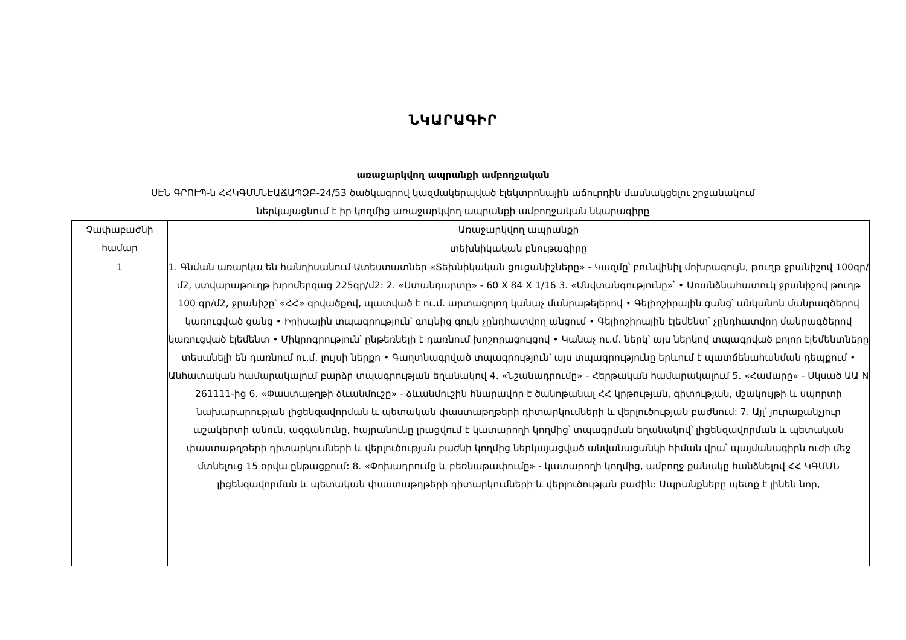ՆԿԱՐԱԳԻՐ
առաջարկվող ապրանքի ամբողջական
ՍԷՆ ԳՐՈՒՊ-ն ՀՀԿԳՄՍՆԷԱՃԱՊՁԲ-24/53 ծածկագրով կազմակերպված էլեկտրոնային աճուրդին մասնակցելու շրջանակում
ներկայացնում է իր կողմից առաջարկվող ապրանքի ամբողջական նկարագիրը
| Չափաբաժնի համար | Առաջարկվող ապրանքի |
| | տեխնիկական բնութագիրը |
| 1 | 1. Գնման առարկա են հանդիսանում Ատեստատներ «Տեխնիկական ցուցանիշները» - Կազմը՝ բունվինիլ մոխրագույն, թուղթ ջրանիշով 100գր/մ2, ստվարաթուղթ խրոմերզաց 225գր/մ2: 2. «Ստանդարտը» - 60 X 84 X 1/16 3. «Անվտանգությունը»՝ • Առանձնահատուկ ջրանիշով թուղթ 100 գր/մ2, ջրանիշը՝ «ՀՀ» գրվածքով, պատված է ու.մ. արտացոլող կանաչ մանրաթելերով • Գելիոշիրային ցանց՝ անկանոն մանրագծերով կառուցված ցանց • Իրիսային տպագրություն՝ գույնից գույն չընդհատվող անցում • Գելիոշիրային էլեմենտ՝ չընդհատվող մանրագծերով կառուցված էլեմենտ • Միկրոգրություն՝ ընթեռնելի է դառնում խոշորացույցով • Կանաչ ու.մ. ներկ՝ այս ներկով տպագրված բոլոր էլեմենտները տեսանելի են դառնում ու.մ. լույսի ներքո • Գաղտնագրված տպագրություն՝ այս տպագրությունը երևում է պատճենահանման դեպքում • Անհատական համարակալում բարձր տպագրության եղանակով 4. «Նշանադրումը» - Հերթական համարակալում 5. «Համարը» - Սկսած ԱԱ N 261111-ից 6. «Փաստաթղթի ձևանմուշը» - ձևանմուշին հնարավոր է ծանոթանալ ՀՀ կրթության, գիտության, մշակույթի և սպորտի նախարարության լիցենզավորման և պետական փաստաթղթերի դիտարկումների և վերլուծության բաժնում: 7. Այլ՝ յուրաքանչյուր աշակերտի անուն, ազգանունը, հայրանունը լրացվում է կատարողի կողմից՝ տպագրման եղանակով՝ լիցենզավորման և պետական փաստաթղթերի դիտարկումների և վերլուծության բաժնի կողմից ներկայացված անվանացանկի հիման վրա՝ պայմանագիրն ուժի մեջ մտնելուց 15 օրվա ընթացքում: 8. «Փոխադրումը և բեռնաթափումը» - կատարողի կողմից, ամբողջ քանակը հանձնելով ՀՀ ԿԳՄՍՆ լիցենզավորման և պետական փաստաթղթերի դիտարկումների և վերլուծության բաժին: Ապրանքները պետք է լինեն նոր, |